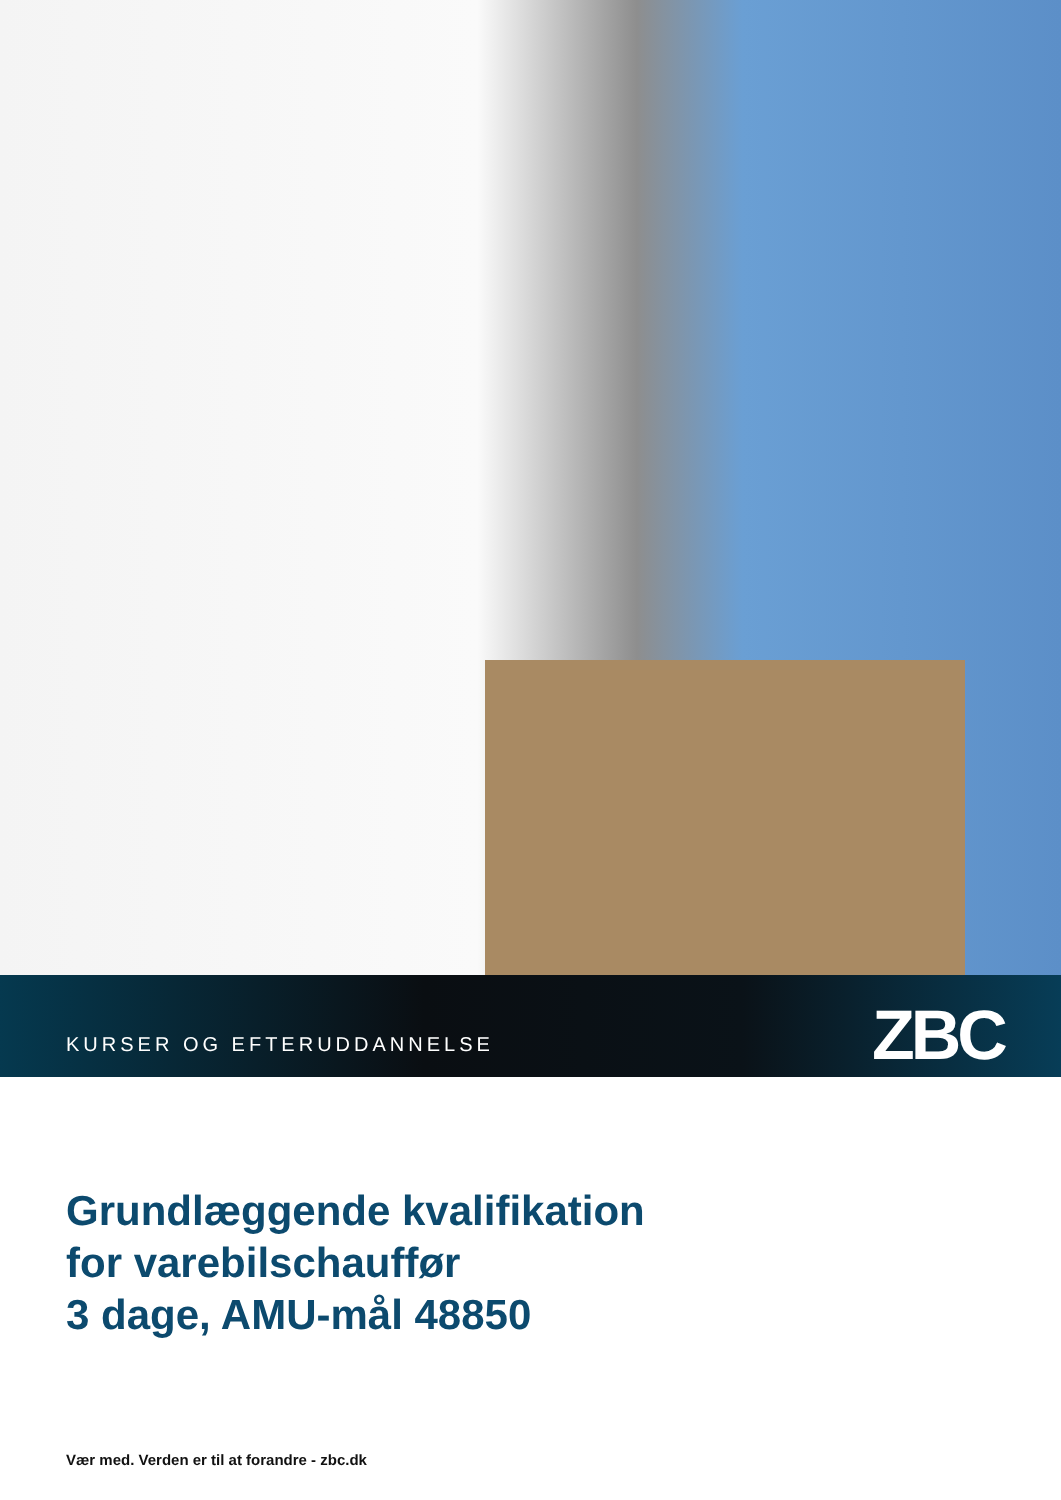KURSER OG EFTERUDDANNELSE ZBC
Grundlæggende kvalifikation
for varebilschauffør
3 dage, AMU-mål 48850
Vær med. Verden er til at forandre - zbc.dk